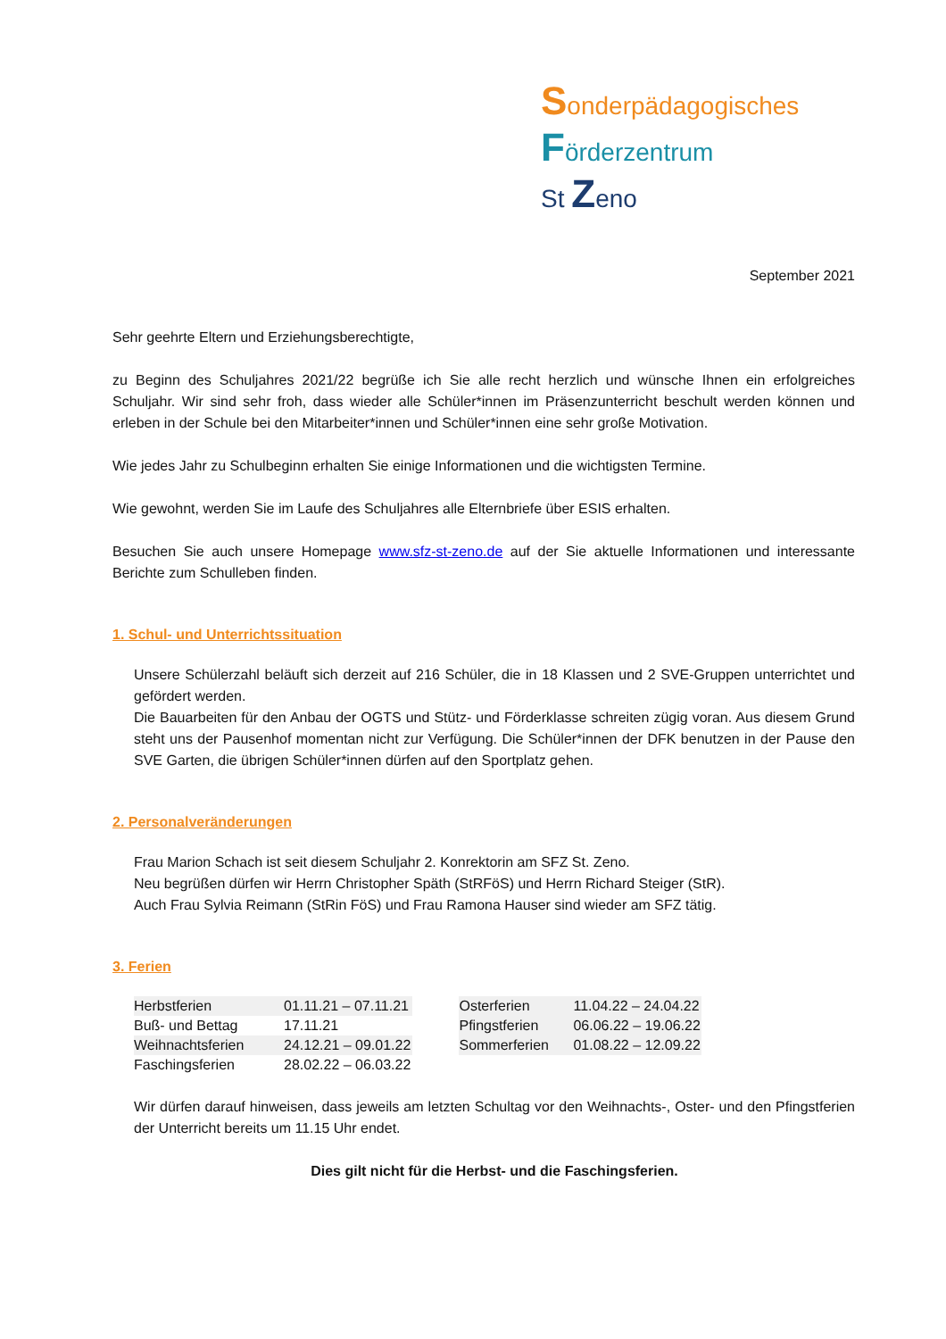Sonderpädagogisches
Förderzentrum
St Zeno
September 2021
Sehr geehrte Eltern und Erziehungsberechtigte,
zu Beginn des Schuljahres 2021/22 begrüße ich Sie alle recht herzlich und wünsche Ihnen ein erfolgreiches Schuljahr. Wir sind sehr froh, dass wieder alle Schüler*innen im Präsenzunterricht beschult werden können und erleben in der Schule bei den Mitarbeiter*innen und Schüler*innen eine sehr große Motivation.
Wie jedes Jahr zu Schulbeginn erhalten Sie einige Informationen und die wichtigsten Termine.
Wie gewohnt, werden Sie im Laufe des Schuljahres alle Elternbriefe über ESIS erhalten.
Besuchen Sie auch unsere Homepage www.sfz-st-zeno.de auf der Sie aktuelle Informationen und interessante Berichte zum Schulleben finden.
1. Schul- und Unterrichtssituation
Unsere Schülerzahl beläuft sich derzeit auf 216 Schüler, die in 18 Klassen und 2 SVE-Gruppen unterrichtet und gefördert werden.
Die Bauarbeiten für den Anbau der OGTS und Stütz- und Förderklasse schreiten zügig voran. Aus diesem Grund steht uns der Pausenhof momentan nicht zur Verfügung. Die Schüler*innen der DFK benutzen in der Pause den SVE Garten, die übrigen Schüler*innen dürfen auf den Sportplatz gehen.
2. Personalveränderungen
Frau Marion Schach ist seit diesem Schuljahr 2. Konrektorin am SFZ St. Zeno.
Neu begrüßen dürfen wir Herrn Christopher Späth (StRFöS) und Herrn Richard Steiger (StR).
Auch Frau Sylvia Reimann (StRin FöS) und Frau Ramona Hauser sind wieder am SFZ tätig.
3. Ferien
| Herbstferien | 01.11.21 – 07.11.21 |
| Buß- und Bettag | 17.11.21 |
| Weihnachtsferien | 24.12.21 – 09.01.22 |
| Faschingsferien | 28.02.22 – 06.03.22 |
| Osterferien | 11.04.22 – 24.04.22 |
| Pfingstferien | 06.06.22 – 19.06.22 |
| Sommerferien | 01.08.22 – 12.09.22 |
Wir dürfen darauf hinweisen, dass jeweils am letzten Schultag vor den Weihnachts-, Oster- und den Pfingstferien der Unterricht bereits um 11.15 Uhr endet.
Dies gilt nicht für die Herbst- und die Faschingsferien.